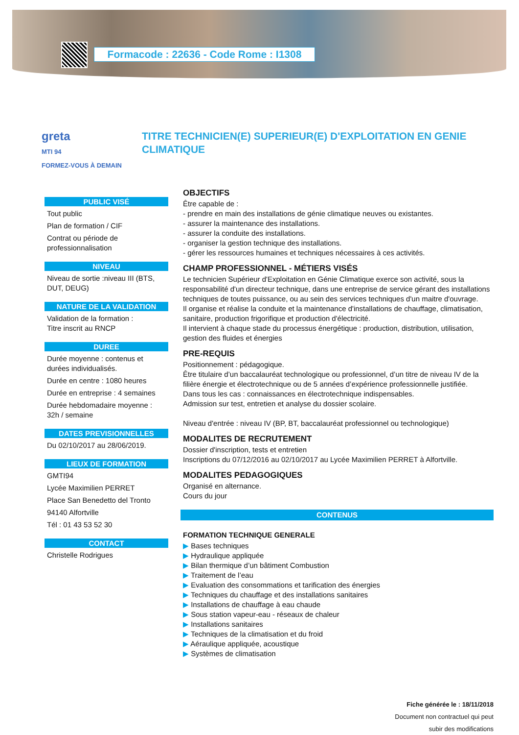Formacode : 22636 - Code Rome : I1308
greta
MTI 94
FORMEZ-VOUS À DEMAIN
TITRE TECHNICIEN(E) SUPERIEUR(E) D'EXPLOITATION EN GENIE CLIMATIQUE
PUBLIC VISÉ
Tout public
Plan de formation / CIF
Contrat ou période de professionnalisation
NIVEAU
Niveau de sortie :niveau III (BTS, DUT, DEUG)
NATURE DE LA VALIDATION
Validation de la formation :
Titre inscrit au RNCP
DUREE
Durée moyenne : contenus et durées individualisés.
Durée en centre : 1080 heures
Durée en entreprise : 4 semaines
Durée hebdomadaire moyenne : 32h / semaine
DATES PREVISIONNELLES
Du 02/10/2017 au 28/06/2019.
LIEUX DE FORMATION
GMTI94
Lycée Maximilien PERRET
Place San Benedetto del Tronto
94140 Alfortville
Tél : 01 43 53 52 30
CONTACT
Christelle Rodrigues
OBJECTIFS
Être capable de :
- prendre en main des installations de génie climatique neuves ou existantes.
- assurer la maintenance des installations.
- assurer la conduite des installations.
- organiser la gestion technique des installations.
- gérer les ressources humaines et techniques nécessaires à ces activités.
CHAMP PROFESSIONNEL - MÉTIERS VISÉS
Le technicien Supérieur d'Exploitation en Génie Climatique exerce son activité, sous la responsabilité d'un directeur technique, dans une entreprise de service gérant des installations techniques de toutes puissance, ou au sein des services techniques d'un maitre d'ouvrage.
Il organise et réalise la conduite et la maintenance d'installations de chauffage, climatisation, sanitaire, production frigorifique et production d'électricité.
Il intervient à chaque stade du processus énergétique : production, distribution, utilisation, gestion des fluides et énergies
PRE-REQUIS
Positionnement : pédagogique.
Être titulaire d’un baccalauréat technologique ou professionnel, d’un titre de niveau IV de la filière énergie et électrotechnique ou de 5 années d’expérience professionnelle justifiée.
Dans tous les cas : connaissances en électrotechnique indispensables.
Admission sur test, entretien et analyse du dossier scolaire.
Niveau d'entrée : niveau IV (BP, BT, baccalauréat professionnel ou technologique)
MODALITES DE RECRUTEMENT
Dossier d'inscription, tests et entretien
Inscriptions du 07/12/2016 au 02/10/2017 au Lycée Maximilien PERRET à Alfortville.
MODALITES PEDAGOGIQUES
Organisé en alternance.
Cours du jour
CONTENUS
FORMATION TECHNIQUE GENERALE
▶ Bases techniques
▶ Hydraulique appliquée
▶ Bilan thermique d’un bâtiment Combustion
▶ Traitement de l’eau
▶ Evaluation des consommations et tarification des énergies
▶ Techniques du chauffage et des installations sanitaires
▶ Installations de chauffage à eau chaude
▶ Sous station vapeur-eau - réseaux de chaleur
▶ Installations sanitaires
▶ Techniques de la climatisation et du froid
▶ Aéraulique appliquée, acoustique
▶ Systèmes de climatisation
Fiche générée le : 18/11/2018
Document non contractuel qui peut
subir des modifications